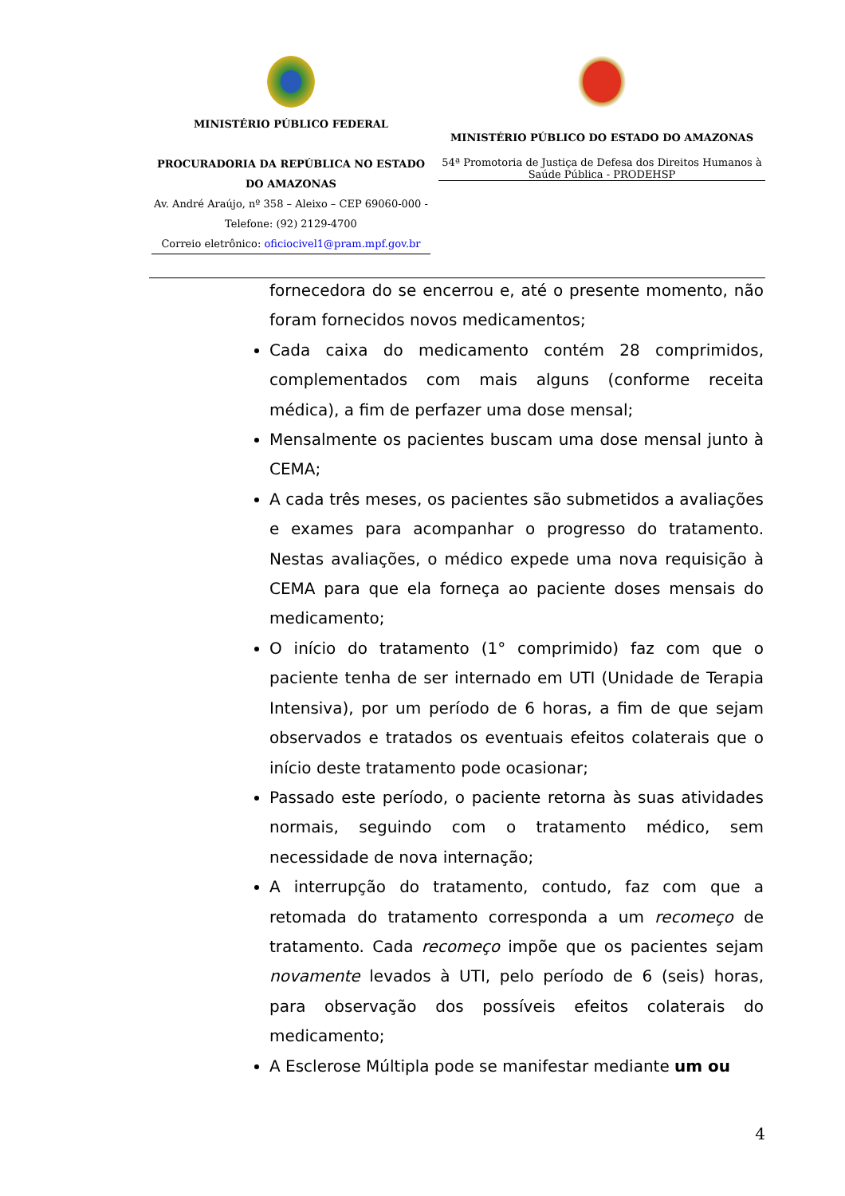MINISTÉRIO PÚBLICO FEDERAL
PROCURADORIA DA REPÚBLICA NO ESTADO DO AMAZONAS
Av. André Araújo, nº 358 – Aleixo – CEP 69060-000 -
Telefone: (92) 2129-4700
Correio eletrônico: oficiocivel1@pram.mpf.gov.br
MINISTÉRIO PÚBLICO DO ESTADO DO AMAZONAS
54ª Promotoria de Justiça de Defesa dos Direitos Humanos à Saúde Pública - PRODEHSP
fornecedora do se encerrou e, até o presente momento, não foram fornecidos novos medicamentos;
Cada caixa do medicamento contém 28 comprimidos, complementados com mais alguns (conforme receita médica), a fim de perfazer uma dose mensal;
Mensalmente os pacientes buscam uma dose mensal junto à CEMA;
A cada três meses, os pacientes são submetidos a avaliações e exames para acompanhar o progresso do tratamento. Nestas avaliações, o médico expede uma nova requisição à CEMA para que ela forneça ao paciente doses mensais do medicamento;
O início do tratamento (1° comprimido) faz com que o paciente tenha de ser internado em UTI (Unidade de Terapia Intensiva), por um período de 6 horas, a fim de que sejam observados e tratados os eventuais efeitos colaterais que o início deste tratamento pode ocasionar;
Passado este período, o paciente retorna às suas atividades normais, seguindo com o tratamento médico, sem necessidade de nova internação;
A interrupção do tratamento, contudo, faz com que a retomada do tratamento corresponda a um recomeço de tratamento. Cada recomeço impõe que os pacientes sejam novamente levados à UTI, pelo período de 6 (seis) horas, para observação dos possíveis efeitos colaterais do medicamento;
A Esclerose Múltipla pode se manifestar mediante um ou
4